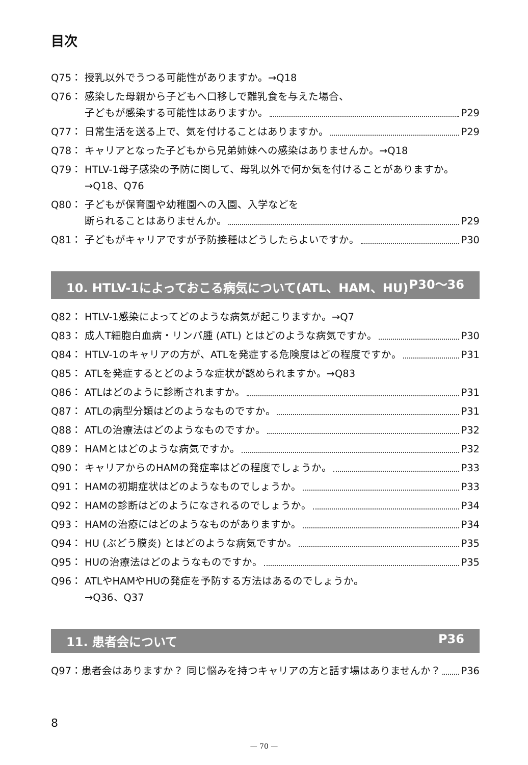目次
Q75： 授乳以外でうつる可能性がありますか。→Q18
Q76： 感染した母親から子どもへ口移しで離乳食を与えた場合、
子どもが感染する可能性はありますか。 P29
Q77： 日常生活を送る上で、気を付けることはありますか。 P29
Q78： キャリアとなった子どもから兄弟姉妹への感染はありませんか。→Q18
Q79： HTLV-1母子感染の予防に関して、母乳以外で何か気を付けることがありますか。 →Q18、Q76
Q80： 子どもが保育園や幼稚園への入園、入学などを
断られることはありませんか。 P29
Q81： 子どもがキャリアですが予防接種はどうしたらよいですか。 P30
10. HTLV-1によっておこる病気について(ATL、HAM、HU) P30〜36
Q82： HTLV-1感染によってどのような病気が起こりますか。→Q7
Q83： 成人T細胞白血病・リンパ腫 (ATL) とはどのような病気ですか。 P30
Q84： HTLV-1のキャリアの方が、ATLを発症する危険度はどの程度ですか。 P31
Q85： ATLを発症するとどのような症状が認められますか。→Q83
Q86： ATLはどのように診断されますか。 P31
Q87： ATLの病型分類はどのようなものですか。 P31
Q88： ATLの治療法はどのようなものですか。 P32
Q89： HAMとはどのような病気ですか。 P32
Q90： キャリアからのHAMの発症率はどの程度でしょうか。 P33
Q91： HAMの初期症状はどのようなものでしょうか。 P33
Q92： HAMの診断はどのようになされるのでしょうか。 P34
Q93： HAMの治療にはどのようなものがありますか。 P34
Q94： HU (ぶどう膜炎) とはどのような病気ですか。 P35
Q95： HUの治療法はどのようなものですか。 P35
Q96： ATLやHAMやHUの発症を予防する方法はあるのでしょうか。
→Q36、Q37
11. 患者会について P36
Q97：患者会はありますか？ 同じ悩みを持つキャリアの方と話す場はありませんか？ P36
8
— 70 —